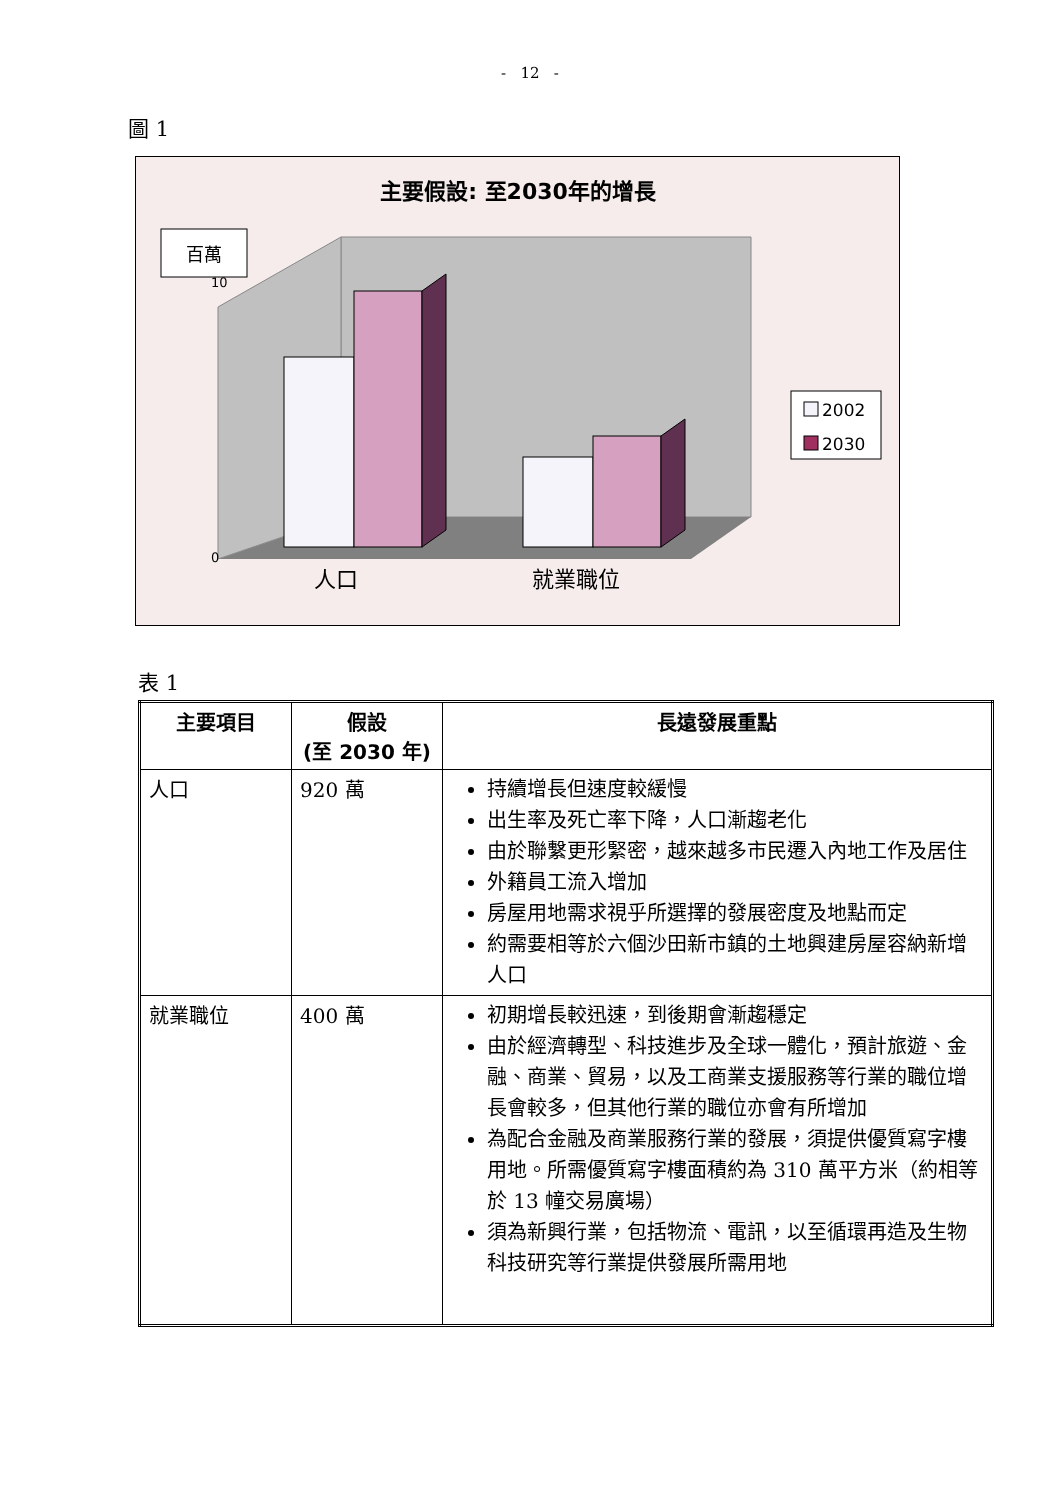- 12 -
圖 1
主要假設: 至2030年的增長
人口
就業職位
百萬
0
10
2002
2030
表 1
| 主要項目 | 假設 (至 2030 年) | 長遠發展重點 |
| --- | --- | --- |
| 人口 | 920 萬 | 持續增長但速度較緩慢 出生率及死亡率下降，人口漸趨老化 由於聯繫更形緊密，越來越多市民遷入內地工作及居住 外籍員工流入增加 房屋用地需求視乎所選擇的發展密度及地點而定 約需要相等於六個沙田新市鎮的土地興建房屋容納新增人口 |
| 就業職位 | 400 萬 | 初期增長較迅速，到後期會漸趨穩定 由於經濟轉型、科技進步及全球一體化，預計旅遊、金融、商業、貿易，以及工商業支援服務等行業的職位增長會較多，但其他行業的職位亦會有所增加 為配合金融及商業服務行業的發展，須提供優質寫字樓用地。所需優質寫字樓面積約為 310 萬平方米（約相等於 13 幢交易廣場） 須為新興行業，包括物流、電訊，以至循環再造及生物科技研究等行業提供發展所需用地 |